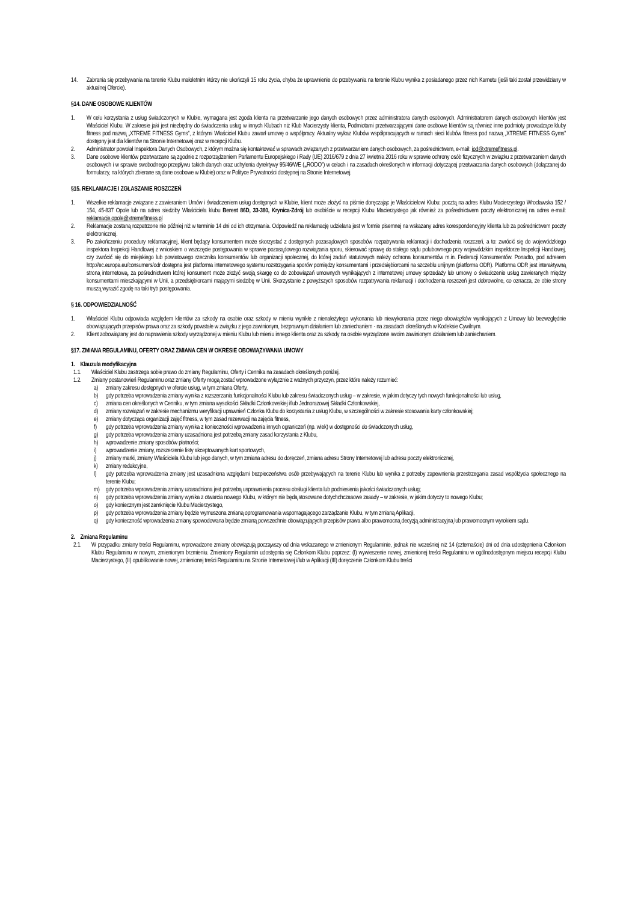14. Zabrania się przebywania na terenie Klubu małoletnim którzy nie ukończyli 15 roku życia, chyba że uprawnienie do przebywania na terenie Klubu wynika z posiadanego przez nich Karnetu (jeśli taki został przewidziany w aktualnej Ofercie).
§14. DANE OSOBOWE KLIENTÓW
1. W celu korzystania z usług świadczonych w Klubie, wymagana jest zgoda klienta na przetwarzanie jego danych osobowych przez administratora danych osobowych. Administratorem danych osobowych klientów jest Właściciel Klubu. W zakresie jaki jest niezbędny do świadczenia usług w innych Klubach niż Klub Macierzysty klienta, Podmiotami przetwarzającymi dane osobowe klientów są również inne podmioty prowadzące kluby fitness pod nazwą „XTREME FITNESS Gyms”, z którymi Właściciel Klubu zawarł umowę o współpracy. Aktualny wykaz Klubów współpracujących w ramach sieci klubów fitness pod nazwą „XTREME FITNESS Gyms” dostępny jest dla klientów na Stronie Internetowej oraz w recepcji Klubu.
2. Administrator powołał Inspektora Danych Osobowych, z którym można się kontaktować w sprawach związanych z przetwarzaniem danych osobowych, za pośrednictwem, e-mail: iod@xtremefitness.pl.
3. Dane osobowe klientów przetwarzane są zgodnie z rozporządzeniem Parlamentu Europejskiego i Rady (UE) 2016/679 z dnia 27 kwietnia 2016 roku w sprawie ochrony osób fizycznych w związku z przetwarzaniem danych osobowych i w sprawie swobodnego przepływu takich danych oraz uchylenia dyrektywy 95/46/WE („RODO”) w celach i na zasadach określonych w informacji dotyczącej przetwarzania danych osobowych (dołączanej do formularzy, na których zbierane są dane osobowe w Klubie) oraz w Polityce Prywatności dostępnej na Stronie Internetowej.
§15. REKLAMACJE I ZGŁASZANIE ROSZCZEŃ
1. Wszelkie reklamacje związane z zawieraniem Umów i świadczeniem usług dostępnych w Klubie, klient może złożyć na piśmie doręczając je Właścicielowi Klubu: pocztą na adres Klubu Macierzystego Wrocławska 152 / 154, 45-837 Opole lub na adres siedziby Właściciela klubu Berest 86D, 33-380, Krynica-Zdrój lub osobiście w recepcji Klubu Macierzystego jak również za pośrednictwem poczty elektronicznej na adres e-mail: reklamacje.opole@xtremefitness.pl
2. Reklamacje zostaną rozpatrzone nie później niż w terminie 14 dni od ich otrzymania. Odpowiedź na reklamację udzielana jest w formie pisemnej na wskazany adres korespondencyjny klienta lub za pośrednictwem poczty elektronicznej.
3. Po zakończeniu procedury reklamacyjnej, klient będący konsumentem może skorzystać z dostępnych pozasądowych sposobów rozpatrywania reklamacji i dochodzenia roszczeń, a to: zwrócić się do wojewódzkiego inspektora Inspekcji Handlowej z wnioskiem o wszczęcie postępowania w sprawie pozasądowego rozwiązania sporu, skierować sprawę do stałego sądu polubownego przy wojewódzkim inspektorze Inspekcji Handlowej, czy zwrócić się do miejskiego lub powiatowego rzecznika konsumentów lub organizacji społecznej, do której zadań statutowych należy ochrona konsumentów m.in. Federacji Konsumentów. Ponadto, pod adresem http://ec.europa.eu/consumers/odr dostępna jest platforma internetowego systemu rozstrzygania sporów pomiędzy konsumentami i przedsiębiorcami na szczeblu unijnym (platforma ODR). Platforma ODR jest interaktywną stroną internetową, za pośrednictwem której konsument może złożyć swoją skargę co do zobowiązań umownych wynikających z internetowej umowy sprzedaży lub umowy o świadczenie usług zawieranych między konsumentami mieszkającymi w Unii, a przedsiębiorcami mającymi siedzibę w Unii. Skorzystanie z powyższych sposobów rozpatrywania reklamacji i dochodzenia roszczeń jest dobrowolne, co oznacza, że obie strony muszą wyrazić zgodę na taki tryb postępowania.
§ 16. ODPOWIEDZIALNOŚĆ
1. Właściciel Klubu odpowiada względem klientów za szkody na osobie oraz szkody w mieniu wynikłe z nienależytego wykonania lub niewykonania przez niego obowiązków wynikających z Umowy lub bezwzględnie obowiązujących przepisów prawa oraz za szkody powstałe w związku z jego zawinionym, bezprawnym działaniem lub zaniechaniem - na zasadach określonych w Kodeksie Cywilnym.
2. Klient zobowiązany jest do naprawienia szkody wyrządzonej w mieniu Klubu lub mieniu innego klienta oraz za szkody na osobie wyrządzone swoim zawinionym działaniem lub zaniechaniem.
§17. ZMIANA REGULAMINU, OFERTY ORAZ ZMIANA CEN W OKRESIE OBOWIĄZYWANIA UMOWY
1. Klauzula modyfikacyjna
1.1. Właściciel Klubu zastrzega sobie prawo do zmiany Regulaminu, Oferty i Cennika na zasadach określonych poniżej.
1.2. Zmiany postanowień Regulaminu oraz zmiany Oferty mogą zostać wprowadzone wyłącznie z ważnych przyczyn, przez które należy rozumieć:
a) zmiany zakresu dostępnych w ofercie usług, w tym zmiana Oferty,
b) gdy potrzeba wprowadzenia zmiany wynika z rozszerzania funkcjonalności Klubu lub zakresu świadczonych usług – w zakresie, w jakim dotyczy tych nowych funkcjonalności lub usług,
c) zmiana cen określonych w Cenniku, w tym zmiana wysokości Składki Członkowskiej i/lub Jednorazowej Składki Członkowskiej,
d) zmiany rozwiązań w zakresie mechanizmu weryfikacji uprawnień Członka Klubu do korzystania z usług Klubu, w szczególności w zakresie stosowania karty członkowskiej;
e) zmiany dotycząca organizacji zajęć fitness, w tym zasad rezerwacji na zajęcia fitness,
f) gdy potrzeba wprowadzenia zmiany wynika z konieczności wprowadzenia innych ograniczeń (np. wiek) w dostępności do świadczonych usług,
g) gdy potrzeba wprowadzenia zmiany uzasadniona jest potrzebą zmiany zasad korzystania z Klubu,
h) wprowadzenie zmiany sposobów płatności;
i) wprowadzenie zmiany, rozszerzenie listy akceptowanych kart sportowych,
j) zmiany marki, zmiany Właściciela Klubu lub jego danych, w tym zmiana adresu do doręczeń, zmiana adresu Strony Internetowej lub adresu poczty elektronicznej,
k) zmiany redakcyjne,
l) gdy potrzeba wprowadzenia zmiany jest uzasadniona względami bezpieczeństwa osób przebywających na terenie Klubu lub wynika z potrzeby zapewnienia przestrzegania zasad współżycia społecznego na terenie Klubu;
m) gdy potrzeba wprowadzenia zmiany uzasadniona jest potrzebą usprawnienia procesu obsługi klienta lub podniesienia jakości świadczonych usług;
n) gdy potrzeba wprowadzenia zmiany wynika z otwarcia nowego Klubu, w którym nie będą stosowane dotychchczasowe zasady – w zakresie, w jakim dotyczy to nowego Klubu;
o) gdy koniecznym jest zamknięcie Klubu Macierzystego,
p) gdy potrzeba wprowadzenia zmiany będzie wymuszona zmianą oprogramowania wspomagającego zarządzanie Klubu, w tym zmianą Aplikacji,
q) gdy konieczność wprowadzenia zmiany spowodowana będzie zmianą powszechnie obowiązujących przepisów prawa albo prawomocną decyzją administracyjną lub prawomocnym wyrokiem sądu.
2. Zmiana Regulaminu
2.1. W przypadku zmiany treści Regulaminu, wprowadzone zmiany obowiązują począwszy od dnia wskazanego w zmienionym Regulaminie, jednak nie wcześniej niż 14 (czternaście) dni od dnia udostępnienia Członkom Klubu Regulaminu w nowym, zmienionym brzmieniu. Zmieniony Regulamin udostępnia się Członkom Klubu poprzez: (I) wywieszenie nowej, zmienionej treści Regulaminu w ogólnodostępnym miejscu recepcji Klubu Macierzystego, (II) opublikowanie nowej, zmienionej treści Regulaminu na Stronie Internetowej i/lub w Aplikacji (III) doręczenie Członkom Klubu treści